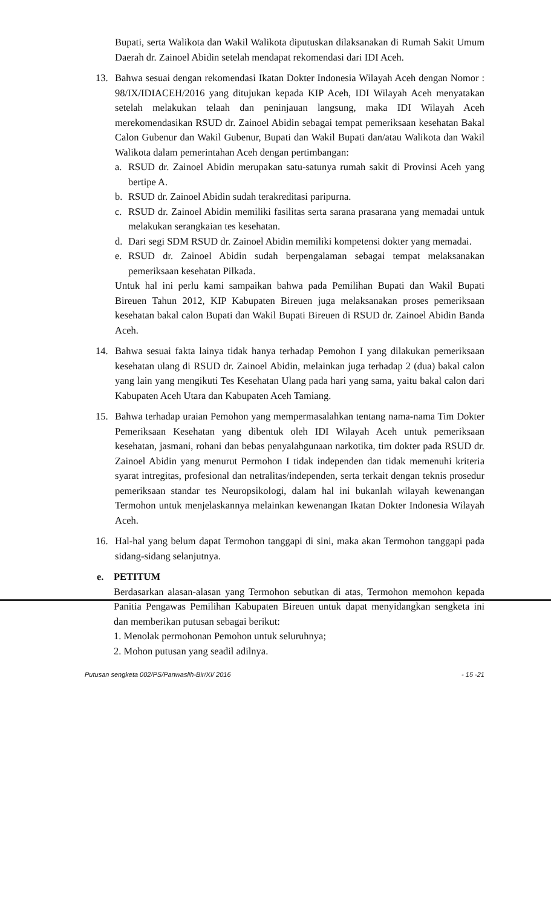Bupati, serta Walikota dan Wakil Walikota diputuskan dilaksanakan di Rumah Sakit Umum Daerah dr. Zainoel Abidin setelah mendapat rekomendasi dari IDI Aceh.
13. Bahwa sesuai dengan rekomendasi Ikatan Dokter Indonesia Wilayah Aceh dengan Nomor : 98/IX/IDIACEH/2016 yang ditujukan kepada KIP Aceh, IDI Wilayah Aceh menyatakan setelah melakukan telaah dan peninjauan langsung, maka IDI Wilayah Aceh merekomendasikan RSUD dr. Zainoel Abidin sebagai tempat pemeriksaan kesehatan Bakal Calon Gubenur dan Wakil Gubenur, Bupati dan Wakil Bupati dan/atau Walikota dan Wakil Walikota dalam pemerintahan Aceh dengan pertimbangan:
a. RSUD dr. Zainoel Abidin merupakan satu-satunya rumah sakit di Provinsi Aceh yang bertipe A.
b. RSUD dr. Zainoel Abidin sudah terakreditasi paripurna.
c. RSUD dr. Zainoel Abidin memiliki fasilitas serta sarana prasarana yang memadai untuk melakukan serangkaian tes kesehatan.
d. Dari segi SDM RSUD dr. Zainoel Abidin memiliki kompetensi dokter yang memadai.
e. RSUD dr. Zainoel Abidin sudah berpengalaman sebagai tempat melaksanakan pemeriksaan kesehatan Pilkada.
Untuk hal ini perlu kami sampaikan bahwa pada Pemilihan Bupati dan Wakil Bupati Bireuen Tahun 2012, KIP Kabupaten Bireuen juga melaksanakan proses pemeriksaan kesehatan bakal calon Bupati dan Wakil Bupati Bireuen di RSUD dr. Zainoel Abidin Banda Aceh.
14. Bahwa sesuai fakta lainya tidak hanya terhadap Pemohon I yang dilakukan pemeriksaan kesehatan ulang di RSUD dr. Zainoel Abidin, melainkan juga terhadap 2 (dua) bakal calon yang lain yang mengikuti Tes Kesehatan Ulang pada hari yang sama, yaitu bakal calon dari Kabupaten Aceh Utara dan Kabupaten Aceh Tamiang.
15. Bahwa terhadap uraian Pemohon yang mempermasalahkan tentang nama-nama Tim Dokter Pemeriksaan Kesehatan yang dibentuk oleh IDI Wilayah Aceh untuk pemeriksaan kesehatan, jasmani, rohani dan bebas penyalahgunaan narkotika, tim dokter pada RSUD dr. Zainoel Abidin yang menurut Permohon I tidak independen dan tidak memenuhi kriteria syarat intregitas, profesional dan netralitas/independen, serta terkait dengan teknis prosedur pemeriksaan standar tes Neuropsikologi, dalam hal ini bukanlah wilayah kewenangan Termohon untuk menjelaskannya melainkan kewenangan Ikatan Dokter Indonesia Wilayah Aceh.
16. Hal-hal yang belum dapat Termohon tanggapi di sini, maka akan Termohon tanggapi pada sidang-sidang selanjutnya.
e. PETITUM
Berdasarkan alasan-alasan yang Termohon sebutkan di atas, Termohon memohon kepada Panitia Pengawas Pemilihan Kabupaten Bireuen untuk dapat menyidangkan sengketa ini dan memberikan putusan sebagai berikut:
1. Menolak permohonan Pemohon untuk seluruhnya;
2. Mohon putusan yang seadil adilnya.
Putusan sengketa 002/PS/Panwaslih-Bir/XI/ 2016 - 15 -21